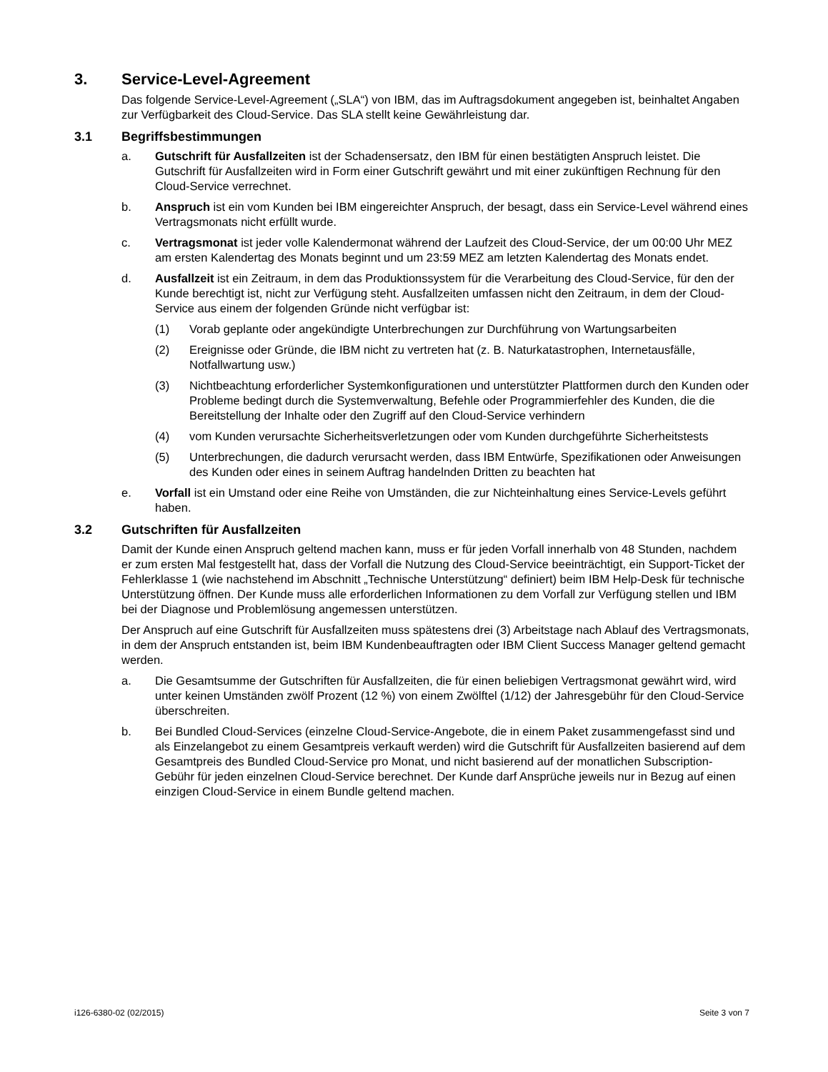3. Service-Level-Agreement
Das folgende Service-Level-Agreement („SLA“) von IBM, das im Auftragsdokument angegeben ist, beinhaltet Angaben zur Verfügbarkeit des Cloud-Service. Das SLA stellt keine Gewährleistung dar.
3.1 Begriffsbestimmungen
a. Gutschrift für Ausfallzeiten ist der Schadensersatz, den IBM für einen bestätigten Anspruch leistet. Die Gutschrift für Ausfallzeiten wird in Form einer Gutschrift gewährt und mit einer zukünftigen Rechnung für den Cloud-Service verrechnet.
b. Anspruch ist ein vom Kunden bei IBM eingereichter Anspruch, der besagt, dass ein Service-Level während eines Vertragsmonats nicht erfüllt wurde.
c. Vertragsmonat ist jeder volle Kalendermonat während der Laufzeit des Cloud-Service, der um 00:00 Uhr MEZ am ersten Kalendertag des Monats beginnt und um 23:59 MEZ am letzten Kalendertag des Monats endet.
d. Ausfallzeit ist ein Zeitraum, in dem das Produktionssystem für die Verarbeitung des Cloud-Service, für den der Kunde berechtigt ist, nicht zur Verfügung steht. Ausfallzeiten umfassen nicht den Zeitraum, in dem der Cloud-Service aus einem der folgenden Gründe nicht verfügbar ist:
(1) Vorab geplante oder angekündigte Unterbrechungen zur Durchführung von Wartungsarbeiten
(2) Ereignisse oder Gründe, die IBM nicht zu vertreten hat (z. B. Naturkatastrophen, Internetausfälle, Notfallwartung usw.)
(3) Nichtbeachtung erforderlicher Systemkonfigurationen und unterstützter Plattformen durch den Kunden oder Probleme bedingt durch die Systemverwaltung, Befehle oder Programmierfehler des Kunden, die die Bereitstellung der Inhalte oder den Zugriff auf den Cloud-Service verhindern
(4) vom Kunden verursachte Sicherheitsverletzungen oder vom Kunden durchgeführte Sicherheitstests
(5) Unterbrechungen, die dadurch verursacht werden, dass IBM Entwürfe, Spezifikationen oder Anweisungen des Kunden oder eines in seinem Auftrag handelnden Dritten zu beachten hat
e. Vorfall ist ein Umstand oder eine Reihe von Umständen, die zur Nichteinhaltung eines Service-Levels geführt haben.
3.2 Gutschriften für Ausfallzeiten
Damit der Kunde einen Anspruch geltend machen kann, muss er für jeden Vorfall innerhalb von 48 Stunden, nachdem er zum ersten Mal festgestellt hat, dass der Vorfall die Nutzung des Cloud-Service beeinträchtigt, ein Support-Ticket der Fehlerklasse 1 (wie nachstehend im Abschnitt „Technische Unterstützung“ definiert) beim IBM Help-Desk für technische Unterstützung öffnen. Der Kunde muss alle erforderlichen Informationen zu dem Vorfall zur Verfügung stellen und IBM bei der Diagnose und Problemlösung angemessen unterstützen.
Der Anspruch auf eine Gutschrift für Ausfallzeiten muss spätestens drei (3) Arbeitstage nach Ablauf des Vertragsmonats, in dem der Anspruch entstanden ist, beim IBM Kundenbeauftragten oder IBM Client Success Manager geltend gemacht werden.
a. Die Gesamtsumme der Gutschriften für Ausfallzeiten, die für einen beliebigen Vertragsmonat gewährt wird, wird unter keinen Umständen zwölf Prozent (12 %) von einem Zwölftel (1/12) der Jahresgebühr für den Cloud-Service überschreiten.
b. Bei Bundled Cloud-Services (einzelne Cloud-Service-Angebote, die in einem Paket zusammengefasst sind und als Einzelangebot zu einem Gesamtpreis verkauft werden) wird die Gutschrift für Ausfallzeiten basierend auf dem Gesamtpreis des Bundled Cloud-Service pro Monat, und nicht basierend auf der monatlichen Subscription-Gebühr für jeden einzelnen Cloud-Service berechnet. Der Kunde darf Ansprüche jeweils nur in Bezug auf einen einzigen Cloud-Service in einem Bundle geltend machen.
i126-6380-02 (02/2015) Seite 3 von 7